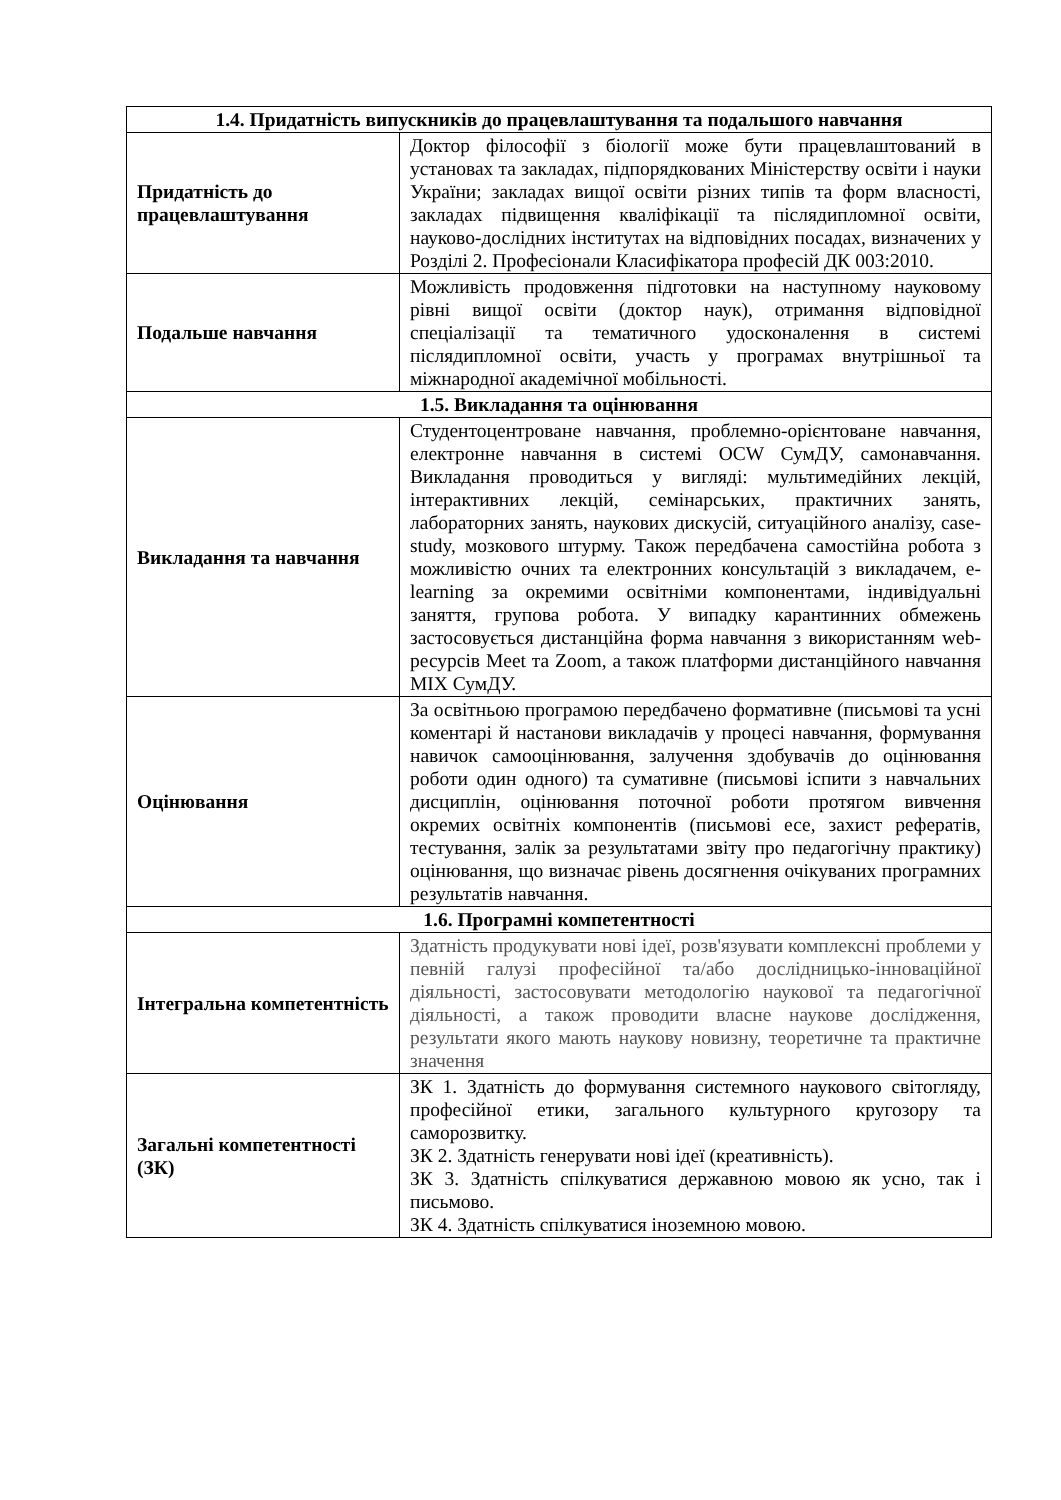| 1.4. Придатність випускників до працевлаштування та подальшого навчання | |
| --- | --- |
| Придатність до працевлаштування | Доктор філософії з біології може бути працевлаштований в установах та закладах, підпорядкованих Міністерству освіти і науки України; закладах вищої освіти різних типів та форм власності, закладах підвищення кваліфікації та післядипломної освіти, науково-дослідних інститутах на відповідних посадах, визначених у Розділі 2. Професіонали Класифікатора професій ДК 003:2010. |
| Подальше навчання | Можливість продовження підготовки на наступному науковому рівні вищої освіти (доктор наук), отримання відповідної спеціалізації та тематичного удосконалення в системі післядипломної освіти, участь у програмах внутрішньої та міжнародної академічної мобільності. |
| 1.5. Викладання та оцінювання | |
| Викладання та навчання | Студентоцентроване навчання, проблемно-орієнтоване навчання, електронне навчання в системі OCW СумДУ, самонавчання. Викладання проводиться у вигляді: мультимедійних лекцій, інтерактивних лекцій, семінарських, практичних занять, лабораторних занять, наукових дискусій, ситуаційного аналізу, case-study, мозкового штурму. Також передбачена самостійна робота з можливістю очних та електронних консультацій з викладачем, e-learning за окремими освітніми компонентами, індивідуальні заняття, групова робота. У випадку карантинних обмежень застосовується дистанційна форма навчання з використанням web-ресурсів Meet та Zoom, а також платформи дистанційного навчання MIX СумДУ. |
| Оцінювання | За освітньою програмою передбачено формативне (письмові та усні коментарі й настанови викладачів у процесі навчання, формування навичок самооцінювання, залучення здобувачів до оцінювання роботи один одного) та сумативне (письмові іспити з навчальних дисциплін, оцінювання поточної роботи протягом вивчення окремих освітніх компонентів (письмові есе, захист рефератів, тестування, залік за результатами звіту про педагогічну практику) оцінювання, що визначає рівень досягнення очікуваних програмних результатів навчання. |
| 1.6. Програмні компетентності | |
| Інтегральна компетентність | Здатність продукувати нові ідеї, розв'язувати комплексні проблеми у певній галузі професійної та/або дослідницько-інноваційної діяльності, застосовувати методологію наукової та педагогічної діяльності, а також проводити власне наукове дослідження, результати якого мають наукову новизну, теоретичне та практичне значення |
| Загальні компетентності (ЗК) | ЗК 1. Здатність до формування системного наукового світогляду, професійної етики, загального культурного кругозору та саморозвитку. ЗК 2. Здатність генерувати нові ідеї (креативність). ЗК 3. Здатність спілкуватися державною мовою як усно, так і письмово. ЗК 4. Здатність спілкуватися іноземною мовою. |